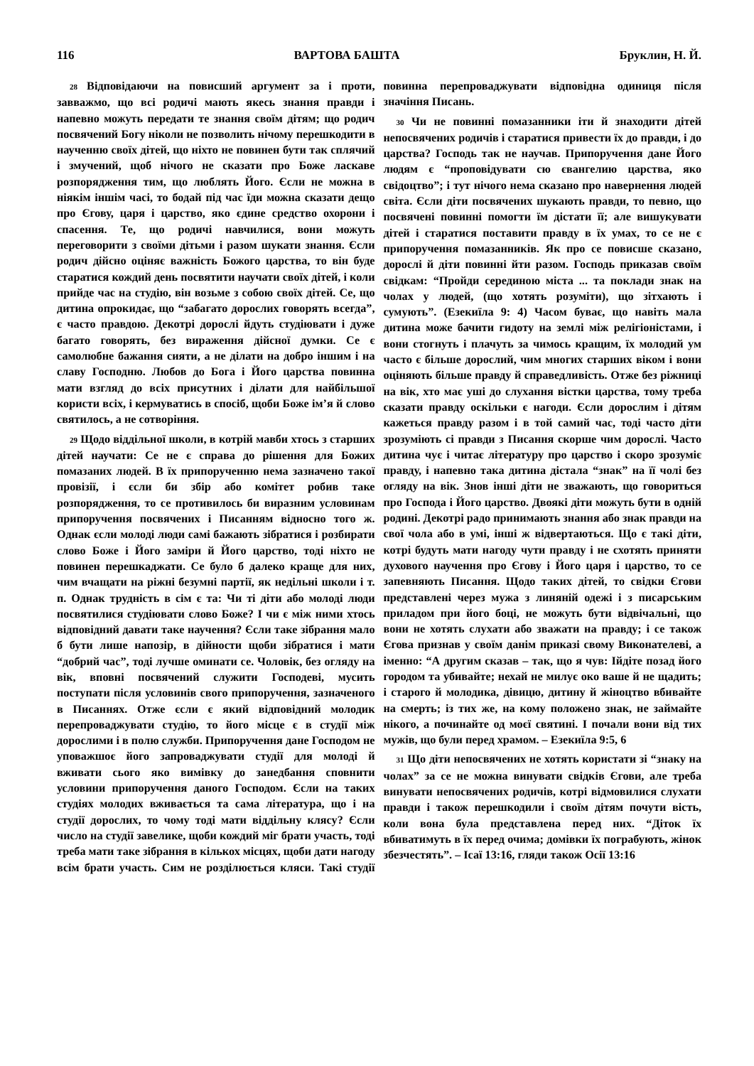116 ВАРТОВА БАШТА Бруклин, Н. Й.
28 Відповідаючи на повисший аргумент за і проти, завважмо, що всі родичі мають якесь знання правди і напевно можуть передати те знання своїм дітям; що родич посвячений Богу ніколи не позволить нічому перешкодити в наученню своїх дітей, що ніхто не повинен бути так сплячий і змучений, щоб нічого не сказати про Боже ласкаве розпорядження тим, що люблять Його. Єсли не можна в ніякім іншім часі, то бодай під час їди можна сказати дещо про Єгову, царя і царство, яко єдине средство охорони і спасення. Те, що родичі навчилися, вони можуть переговорити з своїми дітьми і разом шукати знання. Єсли родич дійсно оціняє важність Божого царства, то він буде старатися кождий день посвятити научати своїх дітей, і коли прийде час на студію, він возьме з собою своїх дітей. Се, що дитина опрокидає, що “забагато дорослих говорять всегда”, є часто правдою. Декотрі дорослі йдуть студіювати і дуже багато говорять, без вираження дійсної думки. Се є самолюбне бажання сияти, а не ділати на добро іншим і на славу Господню. Любов до Бога і Його царства повинна мати взгляд до всіх присутних і ділати для найбільшої користи всіх, і кермуватись в спосіб, щоби Боже ім’я й слово святилось, а не сотворіння.
29 Щодо віддільної школи, в котрій мавби хтось з старших дітей научати: Се не є справа до рішення для Божих помазаних людей. В їх припорученню нема зазначено такої провізії, і єсли би збір або комітет робив таке розпорядження, то се противилось би виразним условинам припоручення посвячених і Писанням відносно того ж. Однак єсли молоді люди самі бажають зібратися і розбирати слово Боже і Його заміри й Його царство, тоді ніхто не повинен перешкаджати. Се було б далеко краще для них, чим вчащати на ріжні безумні партії, як недільні школи і т. п. Однак трудність в сім є та: Чи ті діти або молоді люди посвятилися студіювати слово Боже? І чи є між ними хтось відповідний давати таке научення? Єсли таке зібрання мало б бути лише напозір, в дійности щоби зібратися і мати “добрий час”, тоді лучше оминати се. Чоловік, без огляду на вік, вповні посвячений служити Господеві, мусить поступати після условинів свого припоручення, зазначеного в Писаннях. Отже єсли є який відповідний молодик перепроваджувати студію, то його місце є в студії між дорослими і в полю служби. Припоручення дане Господом не уповажшоє його запроваджувати студії для молоді й вживати сього яко вимівку до занедбання сповнити условини припоручення даного Господом. Єсли на таких студіях молодих вживається та сама література, що і на студії дорослих, то чому тоді мати віддільну клясу? Єсли число на студії завелике, щоби кождий міг брати участь, тоді треба мати таке зібрання в кількох місцях, щоби дати нагоду всім брати участь. Сим не розділюється кляси. Такі студії повинна перепроваджувати відповідна одиниця після значіння Писань.
30 Чи не повинні помазанники іти й знаходити дітей непосвячених родичів і старатися привести їх до правди, і до царства? Господь так не научав. Припоручення дане Його людям є “проповідувати сю євангелию царства, яко свідоцтво”; і тут нічого нема сказано про навернення людей світа. Єсли діти посвячених шукають правди, то певно, що посвячені повинні помогти їм дістати її; але вишукувати дітей і старатися поставити правду в їх умах, то се не є припоручення помазанників. Як про се повисше сказано, дорослі й діти повинні йти разом. Господь приказав своїм свідкам: “Пройди серединою міста ... та поклади знак на чолах у людей, (що хотять розуміти), що зітхають і сумують”. (Езекиїла 9: 4) Часом буває, що навіть мала дитина може бачити гидоту на землі між релігіоністами, і вони стогнуть і плачуть за чимось кращим, їх молодий ум часто є більше дорослий, чим многих старших віком і вони оціняють більше правду й справедливість. Отже без ріжниці на вік, хто має уші до слухання вістки царства, тому треба сказати правду оскільки є нагоди. Єсли дорослим і дітям кажеться правду разом і в той самий час, тоді часто діти зрозуміють сі правди з Писання скорше чим дорослі. Часто дитина чує і читає літературу про царство і скоро зрозуміє правду, і напевно така дитина дістала “знак” на її чолі без огляду на вік. Знов інші діти не зважають, що говориться про Господа і Його царство. Двоякі діти можуть бути в одній родині. Декотрі радо принимають знання або знак правди на свої чола або в умі, інші ж відвертаються. Що є такі діти, котрі будуть мати нагоду чути правду і не схотять приняти духового научення про Єгову і Його царя і царство, то се запевняють Писання. Щодо таких дітей, то свідки Єгови представлені через мужа з линяній одежі і з писарським приладом при його боці, не можуть бути відвічальні, що вони не хотять слухати або зважати на правду; і се також Єгова признав у своїм данім приказі свому Виконателеві, а іменно: “А другим сказав – так, що я чув: Ійдіте позад його городом та убивайте; нехай не милує око ваше й не щадить; і старого й молодика, дівицю, дитину й жіноцтво вбивайте на смерть; із тих же, на кому положено знак, не займайте нікого, а починайте од моєї святині. І почали вони від тих мужів, що були перед храмом. – Езекиїла 9:5, 6
31 Що діти непосвячених не хотять користати зі “знаку на чолах” за се не можна винувати свідків Єгови, але треба винувати непосвячених родичів, котрі відмовилися слухати правди і також перешкодили і своїм дітям почути вість, коли вона була представлена перед них. “Діток їх вбиватимуть в їх перед очима; домівки їх пограбують, жінок збезчестять”. – Ісаї 13:16, гляди також Осії 13:16